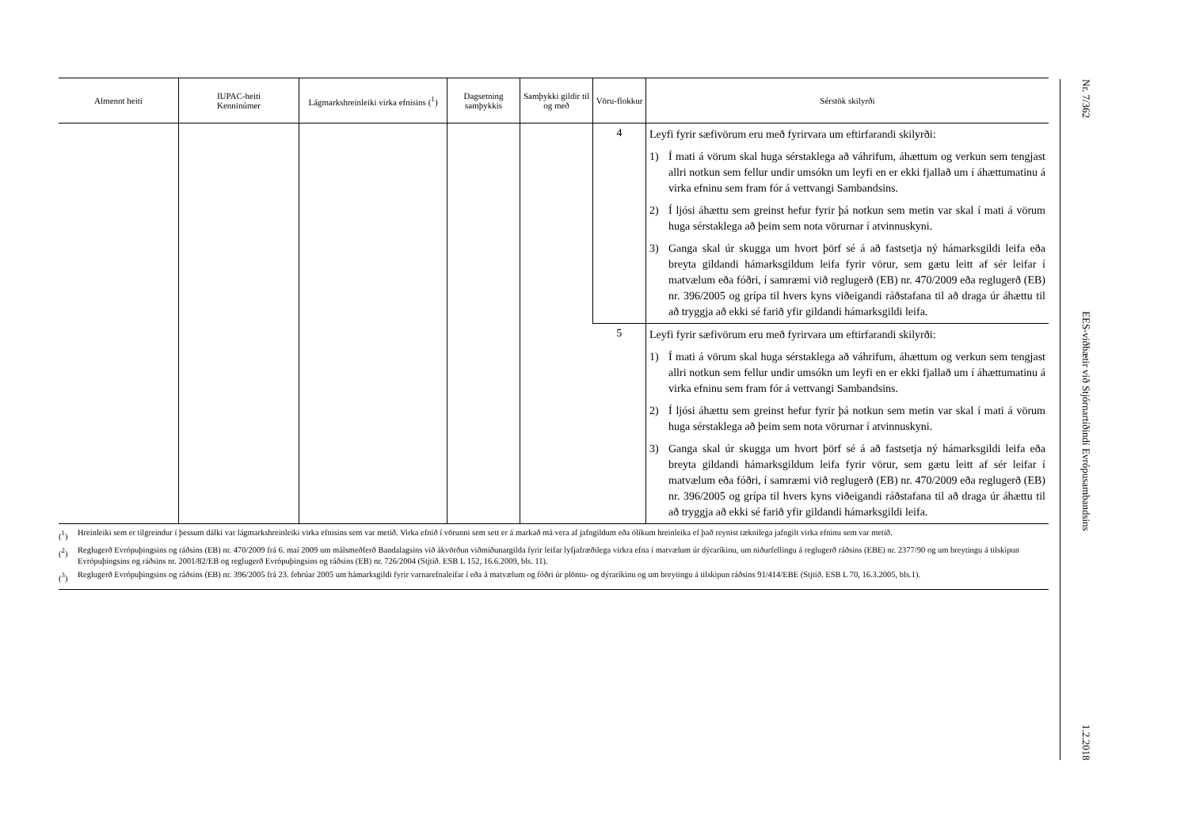| Almennt heiti | IUPAC-heiti Kenninúmer | Lágmarkshreinleiki virka efnisins (<sup>1</sup>) | Dagsetning samþykkis | Samþykki gildir til og með | Vöru-flokkur | Sérstök skilyrði |
| --- | --- | --- | --- | --- | --- | --- |
| | | | | | 4 | Leyfi fyrir sæfivörum eru með fyrirvara um eftirfarandi skilyrði: 1) Í mati á vörum skal huga sérstaklega að váhrifum, áhættum og verkun sem tengjast allri notkun sem fellur undir umsókn um leyfi en er ekki fjallað um í áhættumatinu á virka efninu sem fram fór á vettvangi Sambandsins. 2) Í ljósi áhættu sem greinst hefur fyrir þá notkun sem metin var skal í mati á vörum huga sérstaklega að þeim sem nota vörurnar í atvinnuskyni. 3) Ganga skal úr skugga um hvort þörf sé á að fastsetja ný hámarksgildi leifa eða breyta gildandi hámarksgildum leifa fyrir vörur, sem gætu leitt af sér leifar í matvælum eða fóðri, í samræmi við reglugerð (EB) nr. 470/2009 eða reglugerð (EB) nr. 396/2005 og grípa til hvers kyns viðeigandi ráðstafana til að draga úr áhættu til að tryggja að ekki sé farið yfir gildandi hámarksgildi leifa. |
| | | | | | 5 | Leyfi fyrir sæfivörum eru með fyrirvara um eftirfarandi skilyrði: 1) Í mati á vörum skal huga sérstaklega að váhrifum, áhættum og verkun sem tengjast allri notkun sem fellur undir umsókn um leyfi en er ekki fjallað um í áhættumatinu á virka efninu sem fram fór á vettvangi Sambandsins. 2) Í ljósi áhættu sem greinst hefur fyrir þá notkun sem metin var skal í mati á vörum huga sérstaklega að þeim sem nota vörurnar í atvinnuskyni. 3) Ganga skal úr skugga um hvort þörf sé á að fastsetja ný hámarksgildi leifa eða breyta gildandi hámarksgildum leifa fyrir vörur, sem gætu leitt af sér leifar í matvælum eða fóðri, í samræmi við reglugerð (EB) nr. 470/2009 eða reglugerð (EB) nr. 396/2005 og grípa til hvers kyns viðeigandi ráðstafana til að draga úr áhættu til að tryggja að ekki sé farið yfir gildandi hámarksgildi leifa. |
(<sup>1</sup>) Hreinleiki sem er tilgreindur í þessum dálki var lágmarkshreinleiki virka efnisins sem var metið. Virka efnið í vörunni sem sett er á markað má vera af jafngildum eða ólíkum hreinleika ef það reynist tæknilega jafngilt virka efninu sem var metið.
(<sup>2</sup>) Reglugerð Evrópuþingsins og ráðsins (EB) nr. 470/2009 frá 6. maí 2009 um málsmeðferð Bandalagsins við ákvörðun viðmiðunargilda fyrir leifar lyfjafræðilega virkra efna í matvælum úr dýraríkinu, um niðurfellingu á reglugerð ráðsins (EBE) nr. 2377/90 og um breytingu á tilskipun Evrópuþingsins og ráðsins nr. 2001/82/EB og reglugerð Evrópuþingsins og ráðsins (EB) nr. 726/2004 (Stjtíð. ESB L 152, 16.6.2009, bls. 11).
(<sup>3</sup>) Reglugerð Evrópuþingsins og ráðsins (EB) nr. 396/2005 frá 23. febrúar 2005 um hámarksgildi fyrir varnarefnaleifar í eða á matvælum og fóðri úr plöntu- og dýraríkinu og um breytingu á tilskipun ráðsins 91/414/EBE (Stjtíð. ESB L 70, 16.3.2005, bls.1).
Nr. 7/362 EES-viðbætir við Stjórnartíðindi Evrópusambandsins 1.2.2018